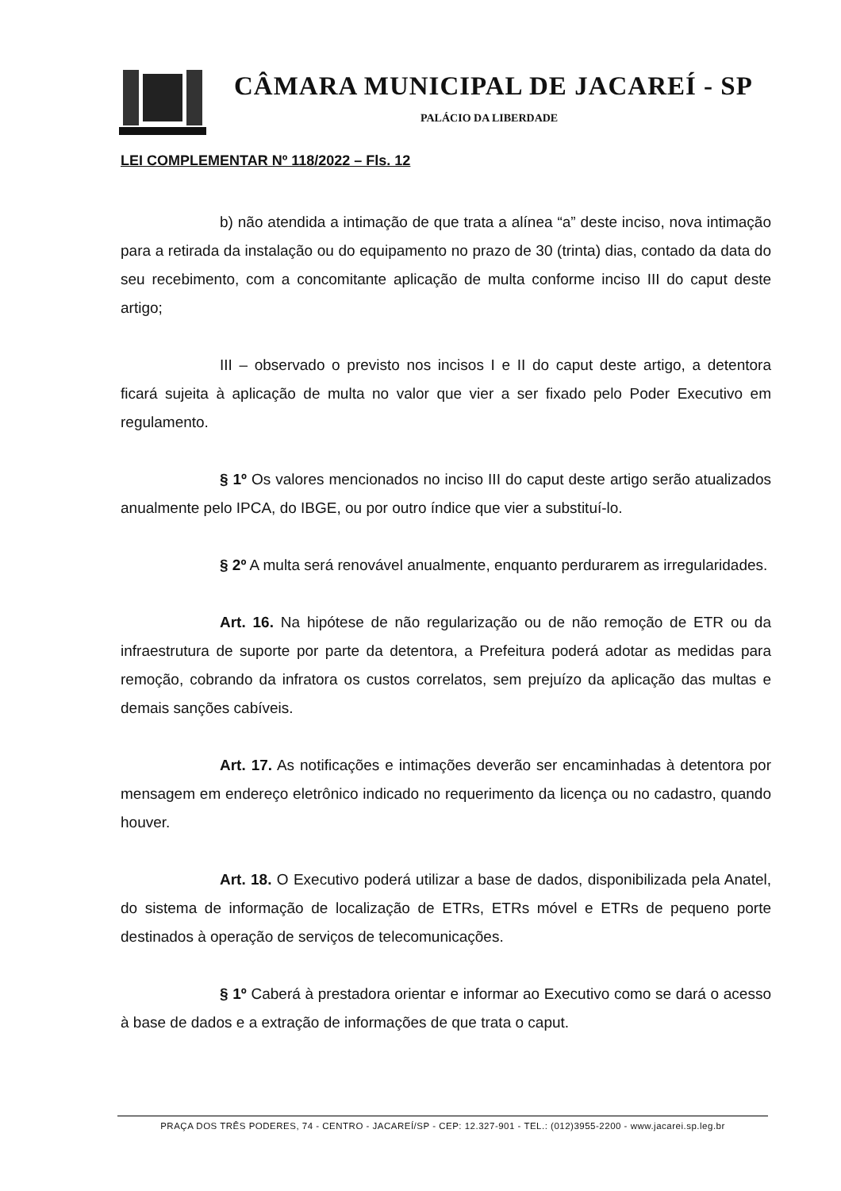CÂMARA MUNICIPAL DE JACAREÍ - SP
PALÁCIO DA LIBERDADE
LEI COMPLEMENTAR Nº 118/2022 – Fls. 12
b) não atendida a intimação de que trata a alínea “a” deste inciso, nova intimação para a retirada da instalação ou do equipamento no prazo de 30 (trinta) dias, contado da data do seu recebimento, com a concomitante aplicação de multa conforme inciso III do caput deste artigo;
III – observado o previsto nos incisos I e II do caput deste artigo, a detentora ficará sujeita à aplicação de multa no valor que vier a ser fixado pelo Poder Executivo em regulamento.
§ 1º Os valores mencionados no inciso III do caput deste artigo serão atualizados anualmente pelo IPCA, do IBGE, ou por outro índice que vier a substituí-lo.
§ 2º A multa será renovável anualmente, enquanto perdurarem as irregularidades.
Art. 16. Na hipótese de não regularização ou de não remoção de ETR ou da infraestrutura de suporte por parte da detentora, a Prefeitura poderá adotar as medidas para remoção, cobrando da infratora os custos correlatos, sem prejuízo da aplicação das multas e demais sanções cabíveis.
Art. 17. As notificações e intimações deverão ser encaminhadas à detentora por mensagem em endereço eletrônico indicado no requerimento da licença ou no cadastro, quando houver.
Art. 18. O Executivo poderá utilizar a base de dados, disponibilizada pela Anatel, do sistema de informação de localização de ETRs, ETRs móvel e ETRs de pequeno porte destinados à operação de serviços de telecomunicações.
§ 1º Caberá à prestadora orientar e informar ao Executivo como se dará o acesso à base de dados e a extração de informações de que trata o caput.
PRAÇA DOS TRÊS PODERES, 74 - CENTRO - JACAREÍ/SP - CEP: 12.327-901 - TEL.: (012)3955-2200 - www.jacarei.sp.leg.br